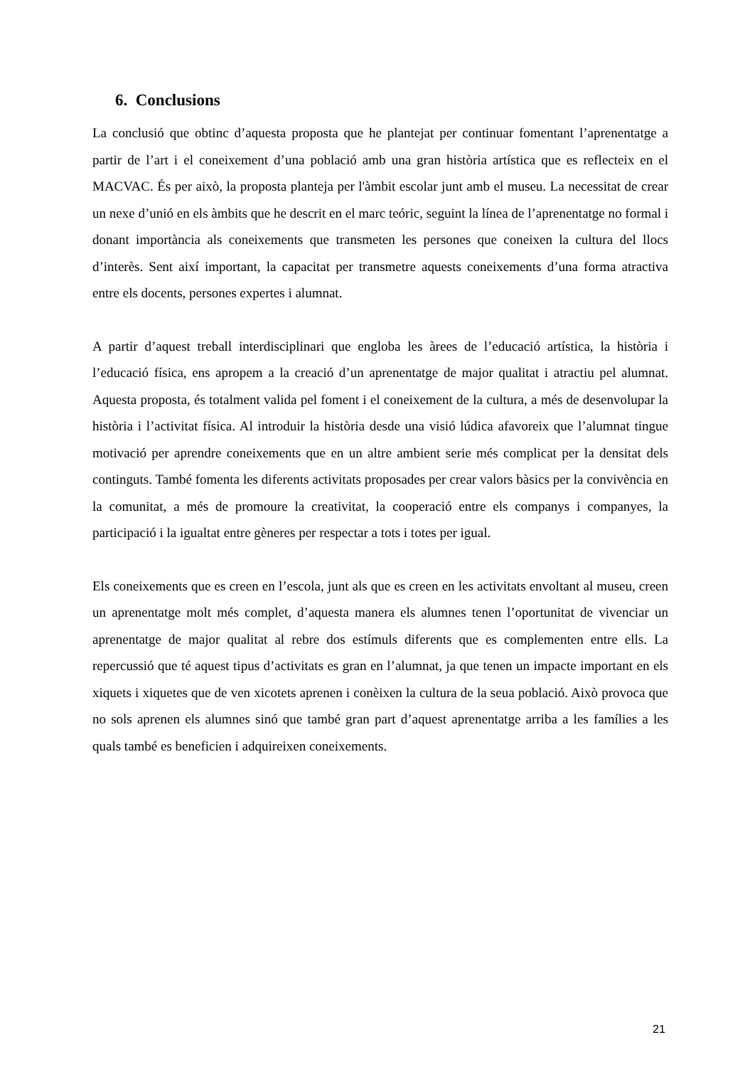6. Conclusions
La conclusió que obtinc d’aquesta proposta que he plantejat per continuar fomentant l’aprenentatge a partir de l’art i el coneixement d’una població amb una gran història artística que es reflecteix en el MACVAC. És per això, la proposta planteja per l'àmbit escolar junt amb el museu. La necessitat de crear un nexe d’unió en els àmbits que he descrit en el marc teóric, seguint la línea de l’aprenentatge no formal i donant importància als coneixements que transmeten les persones que coneixen la cultura del llocs d’interès. Sent així important, la capacitat per transmetre aquests coneixements d’una forma atractiva entre els docents, persones expertes i alumnat.
A partir d’aquest treball interdisciplinari que engloba les àrees de l’educació artística, la història i l’educació física, ens apropem a la creació d’un aprenentatge de major qualitat i atractiu pel alumnat. Aquesta proposta, és totalment valida pel foment i el coneixement de la cultura, a més de desenvolupar la història i l’activitat física. Al introduir la història desde una visió lúdica afavoreix que l’alumnat tingue motivació per aprendre coneixements que en un altre ambient serie més complicat per la densitat dels continguts. També fomenta les diferents activitats proposades per crear valors bàsics per la convivència en la comunitat, a més de promoure la creativitat, la cooperació entre els companys i companyes, la participació i la igualtat entre gèneres per respectar a tots i totes per igual.
Els coneixements que es creen en l’escola, junt als que es creen en les activitats envoltant al museu, creen un aprenentatge molt més complet, d’aquesta manera els alumnes tenen l’oportunitat de vivenciar un aprenentatge de major qualitat al rebre dos estímuls diferents que es complementen entre ells. La repercussió que té aquest tipus d’activitats es gran en l’alumnat, ja que tenen un impacte important en els xiquets i xiquetes que de ven xicotets aprenen i conèixen la cultura de la seua població. Això provoca que no sols aprenen els alumnes sinó que també gran part d’aquest aprenentatge arriba a les famílies a les quals també es beneficien i adquireixen coneixements.
21